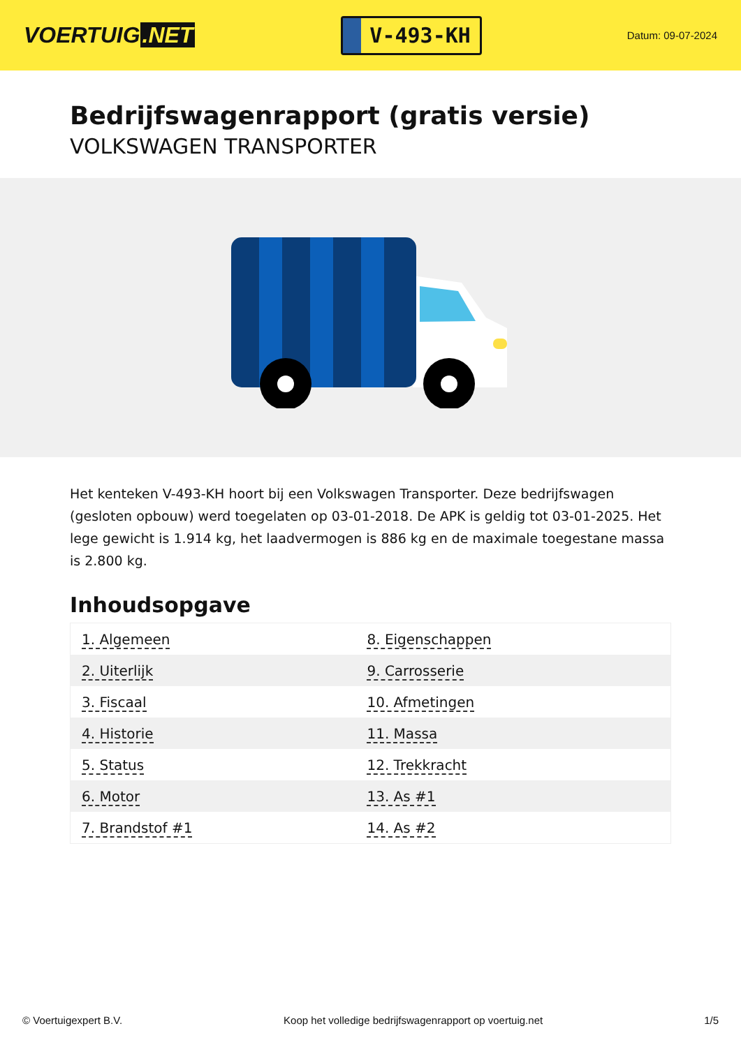VOERTUIG.NET
V-493-KH
Datum: 09-07-2024
Bedrijfswagenrapport (gratis versie)
VOLKSWAGEN TRANSPORTER
Het kenteken V-493-KH hoort bij een Volkswagen Transporter. Deze bedrijfswagen (gesloten opbouw) werd toegelaten op 03-01-2018. De APK is geldig tot 03-01-2025. Het lege gewicht is 1.914 kg, het laadvermogen is 886 kg en de maximale toegestane massa is 2.800 kg.
Inhoudsopgave
| 1. Algemeen | 8. Eigenschappen |
| 2. Uiterlijk | 9. Carrosserie |
| 3. Fiscaal | 10. Afmetingen |
| 4. Historie | 11. Massa |
| 5. Status | 12. Trekkracht |
| 6. Motor | 13. As #1 |
| 7. Brandstof #1 | 14. As #2 |
© Voertuigexpert B.V. Koop het volledige bedrijfswagenrapport op voertuig.net 1/5